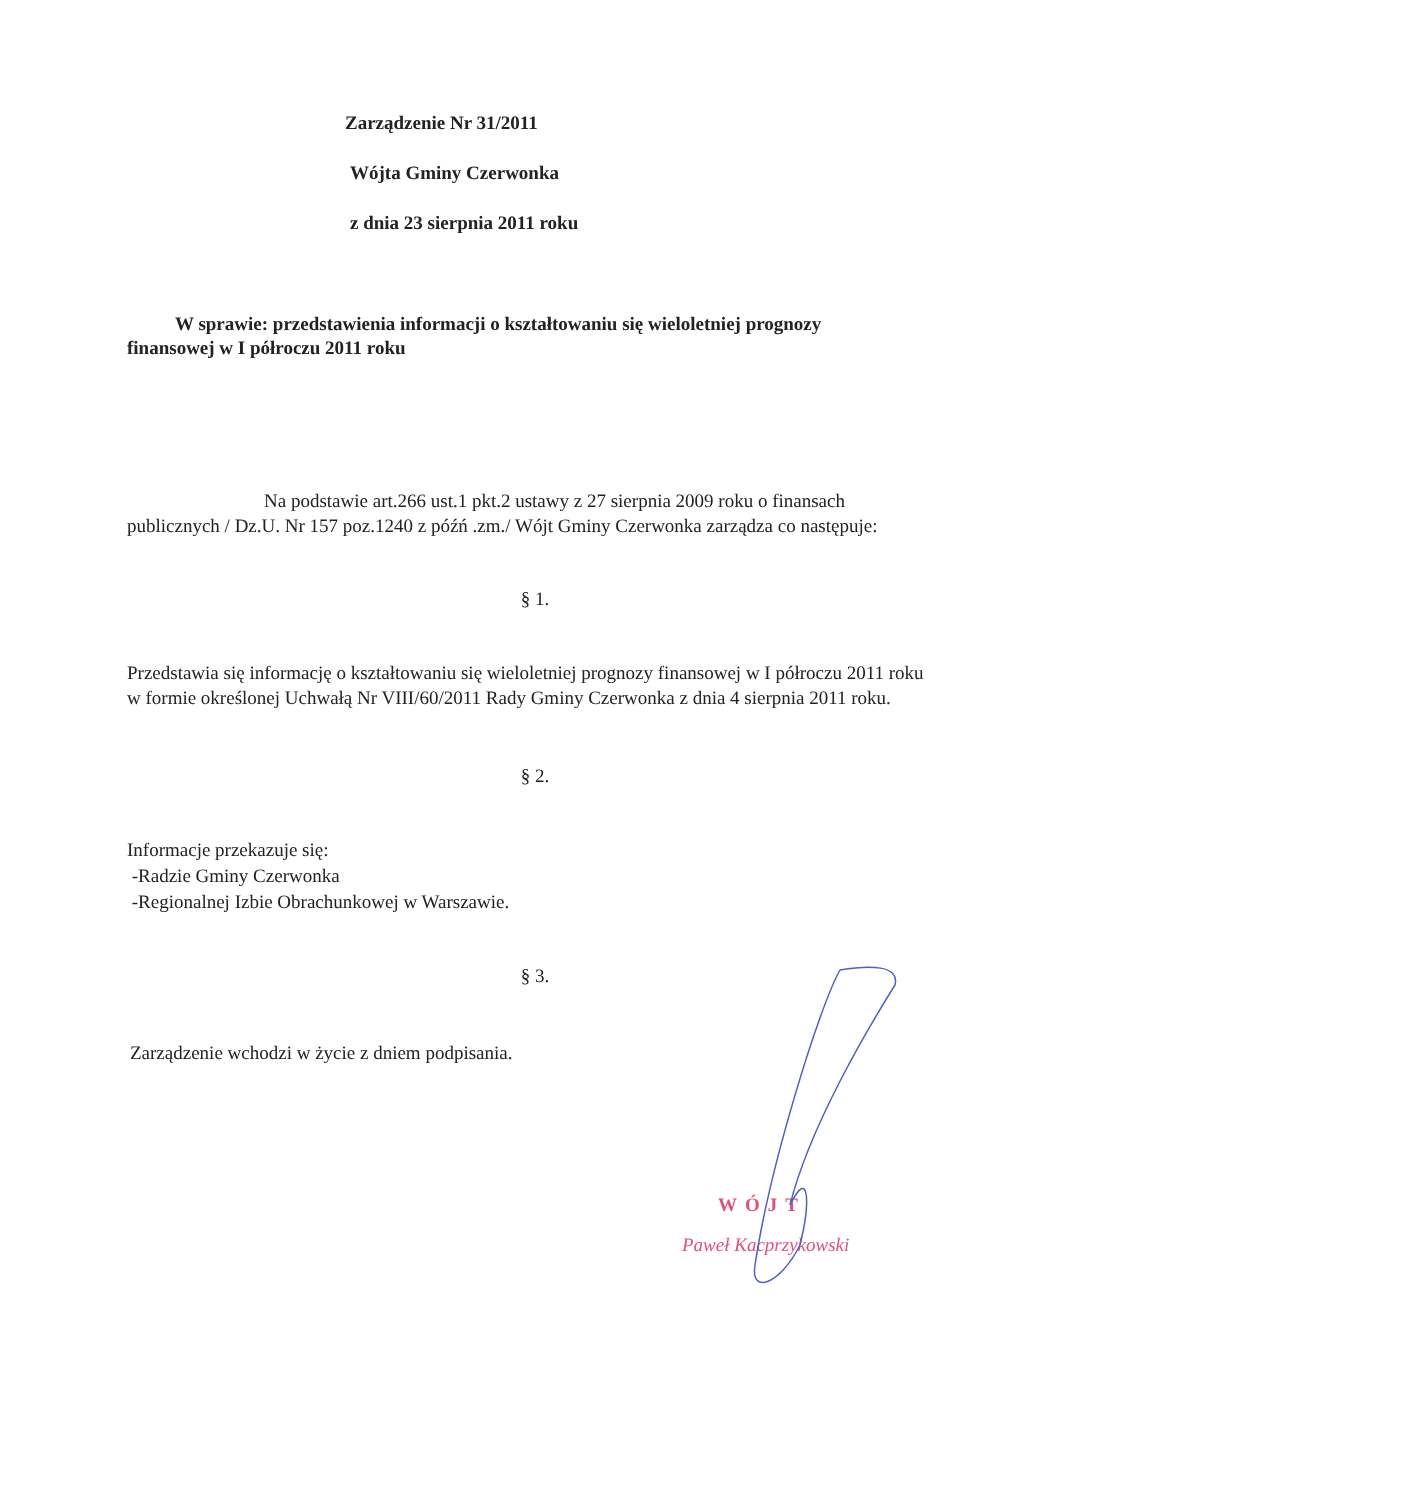Zarządzenie Nr 31/2011
Wójta Gminy Czerwonka
z dnia 23 sierpnia 2011 roku
W sprawie: przedstawienia informacji o kształtowaniu się wieloletniej prognozy finansowej w I półroczu 2011 roku
Na podstawie art.266 ust.1 pkt.2 ustawy z 27 sierpnia 2009 roku o finansach publicznych / Dz.U. Nr 157 poz.1240 z późń .zm./ Wójt Gminy Czerwonka zarządza co następuje:
§ 1.
Przedstawia się informację o kształtowaniu się wieloletniej prognozy finansowej w I półroczu 2011 roku w formie określonej Uchwałą Nr VIII/60/2011 Rady Gminy Czerwonka z dnia 4 sierpnia 2011 roku.
§ 2.
Informacje przekazuje się:
-Radzie Gminy Czerwonka
-Regionalnej Izbie Obrachunkowej w Warszawie.
§ 3.
Zarządzenie wchodzi w życie z dniem podpisania.
WÓJT
Paweł Kacprzykowski